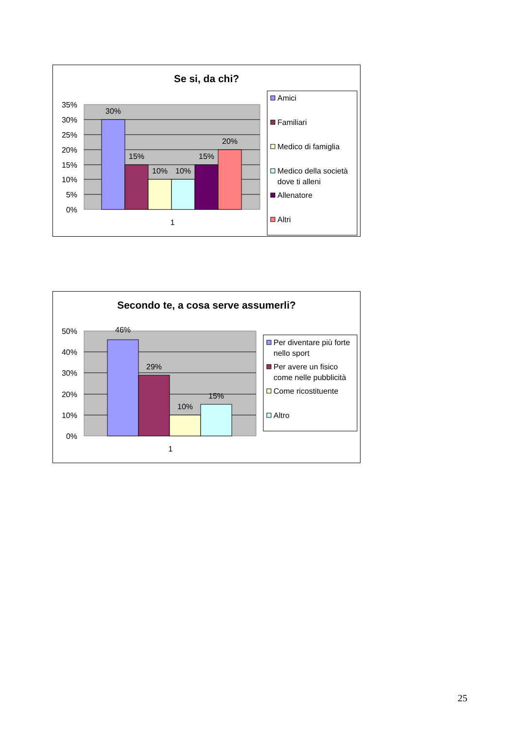Se si, da chi?
35%
30%
25%
20%
15%
10%
5%
0%
30%
15%
10%
10%
15%
20%
1
Amici
Familiari
Medico di famiglia
Medico della società
dove ti alleni
Allenatore
Altri
Secondo te, a cosa serve assumerli?
50%
40%
30%
20%
10%
0%
46%
29%
10%
15%
1
Per diventare più forte
nello sport
Per avere un fisico
come nelle pubblicità
Come ricostituente
Altro
25